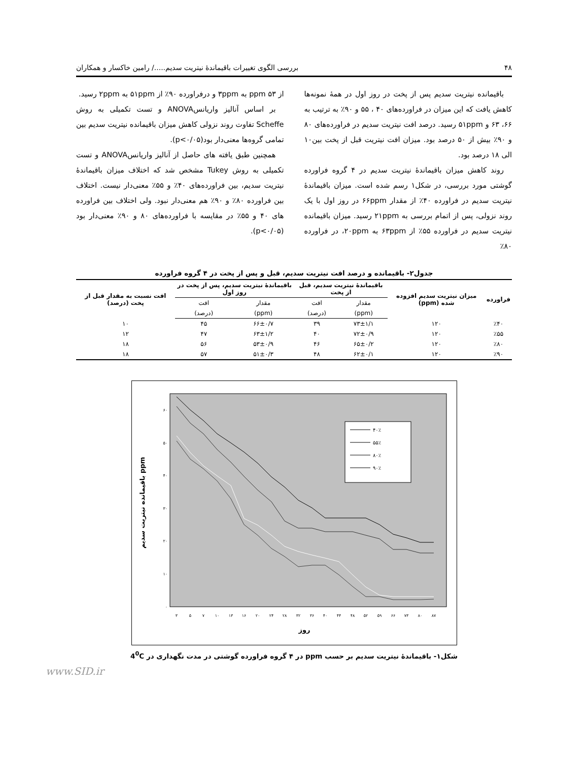۴۸ بررسی الگوی تغییرات باقیماندۀ نیتریت سدیم...../ رامین خاکسار و همکاران
باقیمانده نیتریت سدیم پس از پخت در روز اول در همۀ نمونه‌ها کاهش یافت که این میزان در فراورده‌های ۴۰ ، ۵۵ و ۹۰٪ به ترتیب به ۶۶، ۶۳ و ۵۱ppm رسید. درصد افت نیتریت سدیم در فراورده‌های ۸۰ و ۹۰٪ بیش از ۵۰ درصد بود. میزان افت نیتریت قبل از پخت بین۱۰ الی ۱۸ درصد بود.
روند کاهش میزان باقیماندۀ نیتریت سدیم در ۴ گروه فراورده گوشتی مورد بررسی، در شکل۱ رسم شده است. میزان باقیماندۀ نیتریت سدیم در فراورده ۴۰٪ از مقدار ۶۶ppm در روز اول با یک روند نزولی، پس از اتمام بررسی به ۲۱ppm رسید. میزان باقیمانده نیتریت سدیم در فراورده ۵۵٪ از ۶۳ppm به ۲۰ppm، در فراورده ۸۰٪
از ۵۳ ppm به ۳ppm و درفراورده ۹۰٪ از ۵۱ppm به ۲ppm رسید.
بر اساس آنالیز واریانسANOVA و تست تکمیلی به روش Scheffe تفاوت روند نزولی کاهش میزان باقیمانده نیتریت سدیم بین تمامی گروه‌ها معنی‌دار بود(p<۰/۰۵).
همچنین طبق یافته های حاصل از آنالیز واریانسANOVA و تست تکمیلی به روش Tukey مشخص شد که اختلاف میزان باقیماندۀ نیتریت سدیم، بین فراورده‌های ۴۰٪ و ۵۵٪ معنی‌دار نیست. اختلاف بین فراورده ۸۰٪ و ۹۰٪ هم معنی‌دار نبود. ولی اختلاف بین فراورده های ۴۰ و ۵۵٪ در مقایسه با فراورده‌های ۸۰ و ۹۰٪ معنی‌دار بود (p<۰/۰۵).
جدول۲- باقیمانده و درصد افت نیتریت سدیم، قبل و پس از پخت در ۴ گروه فراورده
| فراورده | میزان نیتریت سدیم افزوده شده (ppm) | باقیماندۀ نیتریت سدیم، قبل از پخت | | باقیماندۀ نیتریت سدیم، پس از پخت در روز اول | | افت نسبت به مقدار قبل از پخت (درصد) |
| --- | --- | --- | --- | --- | --- | --- |
| | | مقدار | افت | مقدار | افت | |
| | | (ppm) | (درصد) | (ppm) | (درصد) | |
| ٪۴۰ | ۱۲۰ | ۷۳±۱/۱ | ۳۹ | ۶۶±۰/۷ | ۴۵ | ۱۰ |
| ٪۵۵ | ۱۲۰ | ۷۲±۰/۹ | ۴۰ | ۶۳±۱/۲ | ۴۷ | ۱۲ |
| ٪۸۰ | ۱۲۰ | ۶۵±۰/۲ | ۴۶ | ۵۳±۰/۹ | ۵۶ | ۱۸ |
| ٪۹۰ | ۱۲۰ | ۶۲±۰/۱ | ۴۸ | ۵۱±۰/۳ | ۵۷ | ۱۸ |
۰
۱۰
۲۰
۳۰
۴۰
۵۰
۶۰
۳
۵
۷
۱۰
۱۳
۱۶
۲۰
۲۴
۲۸
۳۲
۳۶
۴۰
۴۴
۴۸
۵۲
۵۹
۶۶
۷۳
۸۰
۸۷
روز
باقیمانده نیتریت سدیم ppm
۴۰٪
۵۵٪
۸۰٪
۹۰٪
شکل۱- باقیماندۀ نیتریت سدیم بر حسب ppm در ۴ گروه فراورده گوشتی در مدت نگهداری در 4<sup>0</sup>C
www.SID.ir